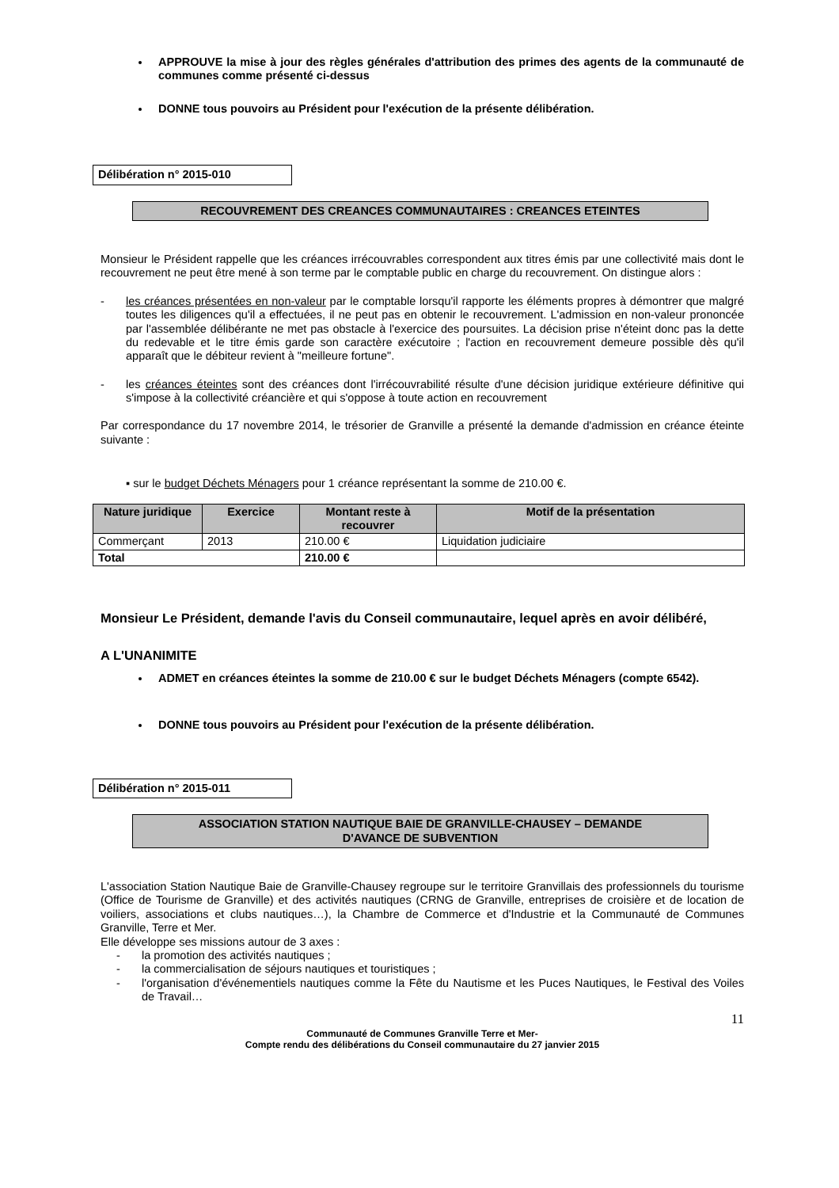APPROUVE la mise à jour des règles générales d'attribution des primes des agents de la communauté de communes comme présenté ci-dessus
DONNE tous pouvoirs au Président pour l'exécution de la présente délibération.
Délibération n° 2015-010
RECOUVREMENT DES CREANCES COMMUNAUTAIRES : CREANCES ETEINTES
Monsieur le Président rappelle que les créances irrécouvrables correspondent aux titres émis par une collectivité mais dont le recouvrement ne peut être mené à son terme par le comptable public en charge du recouvrement. On distingue alors :
- les créances présentées en non-valeur par le comptable lorsqu'il rapporte les éléments propres à démontrer que malgré toutes les diligences qu'il a effectuées, il ne peut pas en obtenir le recouvrement. L'admission en non-valeur prononcée par l'assemblée délibérante ne met pas obstacle à l'exercice des poursuites. La décision prise n'éteint donc pas la dette du redevable et le titre émis garde son caractère exécutoire ; l'action en recouvrement demeure possible dès qu'il apparaît que le débiteur revient à "meilleure fortune".
- les créances éteintes sont des créances dont l'irrécouvrabilité résulte d'une décision juridique extérieure définitive qui s'impose à la collectivité créancière et qui s'oppose à toute action en recouvrement
Par correspondance du 17 novembre 2014, le trésorier de Granville a présenté la demande d'admission en créance éteinte suivante :
▪ sur le budget Déchets Ménagers pour 1 créance représentant la somme de 210.00 €.
| Nature juridique | Exercice | Montant reste à recouvrer | Motif de la présentation |
| --- | --- | --- | --- |
| Commerçant | 2013 | 210.00 € | Liquidation judiciaire |
| Total | | 210.00 € | |
Monsieur Le Président, demande l'avis du Conseil communautaire, lequel après en avoir délibéré,
A L'UNANIMITE
ADMET en créances éteintes la somme de 210.00 € sur le budget Déchets Ménagers (compte 6542).
DONNE tous pouvoirs au Président pour l'exécution de la présente délibération.
Délibération n° 2015-011
ASSOCIATION STATION NAUTIQUE BAIE DE GRANVILLE-CHAUSEY – DEMANDE
D'AVANCE DE SUBVENTION
L'association Station Nautique Baie de Granville-Chausey regroupe sur le territoire Granvillais des professionnels du tourisme (Office de Tourisme de Granville) et des activités nautiques (CRNG de Granville, entreprises de croisière et de location de voiliers, associations et clubs nautiques…), la Chambre de Commerce et d'Industrie et la Communauté de Communes Granville, Terre et Mer.
Elle développe ses missions autour de 3 axes :
- la promotion des activités nautiques ;
- la commercialisation de séjours nautiques et touristiques ;
- l'organisation d'événementiels nautiques comme la Fête du Nautisme et les Puces Nautiques, le Festival des Voiles de Travail…
11
Communauté de Communes Granville Terre et Mer-
Compte rendu des délibérations du Conseil communautaire du 27 janvier 2015